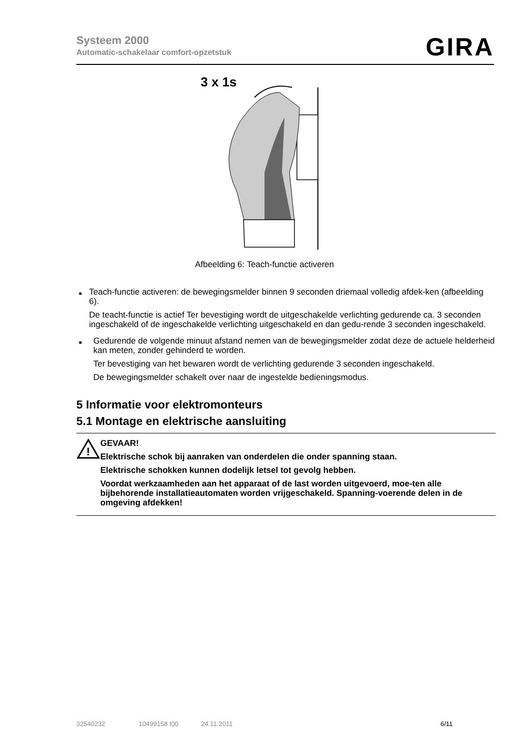Systeem 2000
Automatic-schakelaar comfort-opzetstuk
GIRA
3 x 1s
Afbeelding 6: Teach-functie activeren
■
Teach-functie activeren: de bewegingsmelder binnen 9 seconden driemaal volledig afdek-ken (afbeelding 6).
De teacht-functie is actief Ter bevestiging wordt de uitgeschakelde verlichting gedurende ca. 3 seconden ingeschakeld of de ingeschakelde verlichting uitgeschakeld en dan gedu-rende 3 seconden ingeschakeld.
■
Gedurende de volgende minuut afstand nemen van de bewegingsmelder zodat deze de actuele helderheid kan meten, zonder gehinderd te worden.
Ter bevestiging van het bewaren wordt de verlichting gedurende 3 seconden ingeschakeld.
De bewegingsmelder schakelt over naar de ingestelde bedieningsmodus.
5 Informatie voor elektromonteurs
5.1 Montage en elektrische aansluiting
!
GEVAAR!
Elektrische schok bij aanraken van onderdelen die onder spanning staan.
Elektrische schokken kunnen dodelijk letsel tot gevolg hebben.
Voordat werkzaamheden aan het apparaat of de last worden uitgevoerd, moe-ten alle bijbehorende installatieautomaten worden vrijgeschakeld. Spanning-voerende delen in de omgeving afdekken!
32540232 10499158 I00 24.11.2011 6/11